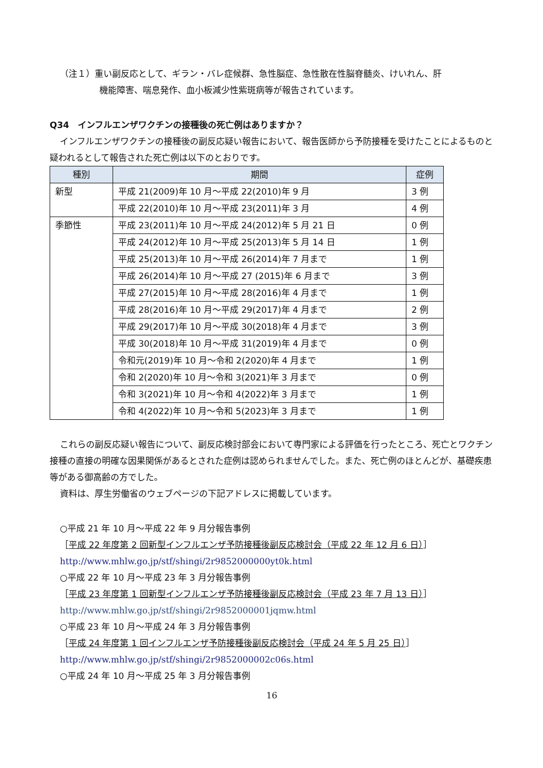（注１）重い副反応として、ギラン・バレ症候群、急性脳症、急性散在性脳脊髄炎、けいれん、肝
機能障害、喘息発作、血小板減少性紫斑病等が報告されています。
Q34　インフルエンザワクチンの接種後の死亡例はありますか？
インフルエンザワクチンの接種後の副反応疑い報告において、報告医師から予防接種を受けたことによるものと疑われるとして報告された死亡例は以下のとおりです。
| 種別 | 期間 | 症例 |
| --- | --- | --- |
| 新型 | 平成 21(2009)年 10 月～平成 22(2010)年 9 月 | 3 例 |
| | 平成 22(2010)年 10 月～平成 23(2011)年 3 月 | 4 例 |
| 季節性 | 平成 23(2011)年 10 月～平成 24(2012)年 5 月 21 日 | 0 例 |
| | 平成 24(2012)年 10 月～平成 25(2013)年 5 月 14 日 | 1 例 |
| | 平成 25(2013)年 10 月～平成 26(2014)年 7 月まで | 1 例 |
| | 平成 26(2014)年 10 月～平成 27 (2015)年 6 月まで | 3 例 |
| | 平成 27(2015)年 10 月～平成 28(2016)年 4 月まで | 1 例 |
| | 平成 28(2016)年 10 月～平成 29(2017)年 4 月まで | 2 例 |
| | 平成 29(2017)年 10 月～平成 30(2018)年 4 月まで | 3 例 |
| | 平成 30(2018)年 10 月～平成 31(2019)年 4 月まで | 0 例 |
| | 令和元(2019)年 10 月～令和 2(2020)年 4 月まで | 1 例 |
| | 令和 2(2020)年 10 月～令和 3(2021)年 3 月まで | 0 例 |
| | 令和 3(2021)年 10 月～令和 4(2022)年 3 月まで | 1 例 |
| | 令和 4(2022)年 10 月～令和 5(2023)年 3 月まで | 1 例 |
これらの副反応疑い報告について、副反応検討部会において専門家による評価を行ったところ、死亡とワクチン接種の直接の明確な因果関係があるとされた症例は認められませんでした。また、死亡例のほとんどが、基礎疾患等がある御高齢の方でした。
資料は、厚生労働省のウェブページの下記アドレスに掲載しています。
○平成 21 年 10 月～平成 22 年 9 月分報告事例
［平成 22 年度第 2 回新型インフルエンザ予防接種後副反応検討会（平成 22 年 12 月 6 日）］
http://www.mhlw.go.jp/stf/shingi/2r9852000000yt0k.html
○平成 22 年 10 月～平成 23 年 3 月分報告事例
［平成 23 年度第 1 回新型インフルエンザ予防接種後副反応検討会（平成 23 年 7 月 13 日）］
http://www.mhlw.go.jp/stf/shingi/2r9852000001jqmw.html
○平成 23 年 10 月～平成 24 年 3 月分報告事例
［平成 24 年度第 1 回インフルエンザ予防接種後副反応検討会（平成 24 年 5 月 25 日）］
http://www.mhlw.go.jp/stf/shingi/2r9852000002c06s.html
○平成 24 年 10 月～平成 25 年 3 月分報告事例
16